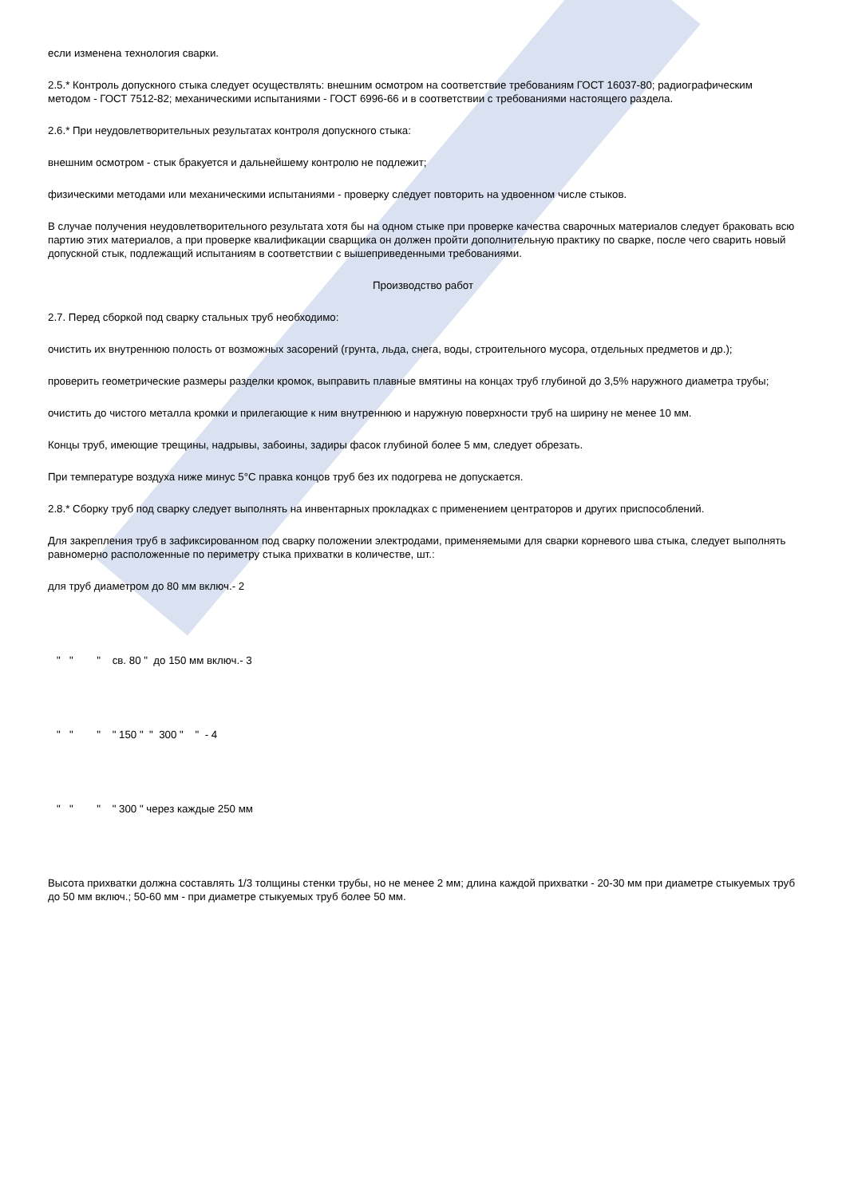если изменена технология сварки.
2.5.* Контроль допускного стыка следует осуществлять: внешним осмотром на соответствие требованиям ГОСТ 16037-80; радиографическим методом - ГОСТ 7512-82; механическими испытаниями - ГОСТ 6996-66 и в соответствии с требованиями настоящего раздела.
2.6.* При неудовлетворительных результатах контроля допускного стыка:
внешним осмотром - стык бракуется и дальнейшему контролю не подлежит;
физическими методами или механическими испытаниями - проверку следует повторить на удвоенном числе стыков.
В случае получения неудовлетворительного результата хотя бы на одном стыке при проверке качества сварочных материалов следует браковать всю партию этих материалов, а при проверке квалификации сварщика он должен пройти дополнительную практику по сварке, после чего сварить новый допускной стык, подлежащий испытаниям в соответствии с вышеприведенными требованиями.
Производство работ
2.7. Перед сборкой под сварку стальных труб необходимо:
очистить их внутреннюю полость от возможных засорений (грунта, льда, снега, воды, строительного мусора, отдельных предметов и др.);
проверить геометрические размеры разделки кромок, выправить плавные вмятины на концах труб глубиной до 3,5% наружного диаметра трубы;
очистить до чистого металла кромки и прилегающие к ним внутреннюю и наружную поверхности труб на ширину не менее 10 мм.
Концы труб, имеющие трещины, надрывы, забоины, задиры фасок глубиной более 5 мм, следует обрезать.
При температуре воздуха ниже минус 5°С правка концов труб без их подогрева не допускается.
2.8.* Сборку труб под сварку следует выполнять на инвентарных прокладках с применением центраторов и других приспособлений.
Для закрепления труб в зафиксированном под сварку положении электродами, применяемыми для сварки корневого шва стыка, следует выполнять равномерно расположенные по периметру стыка прихватки в количестве, шт.:
для труб диаметром до 80 мм включ.- 2
" " " св. 80 " до 150 мм включ.- 3
" " " " 150 " " 300 " " - 4
" " " " 300 " через каждые 250 мм
Высота прихватки должна составлять 1/3 толщины стенки трубы, но не менее 2 мм; длина каждой прихватки - 20-30 мм при диаметре стыкуемых труб до 50 мм включ.; 50-60 мм - при диаметре стыкуемых труб более 50 мм.